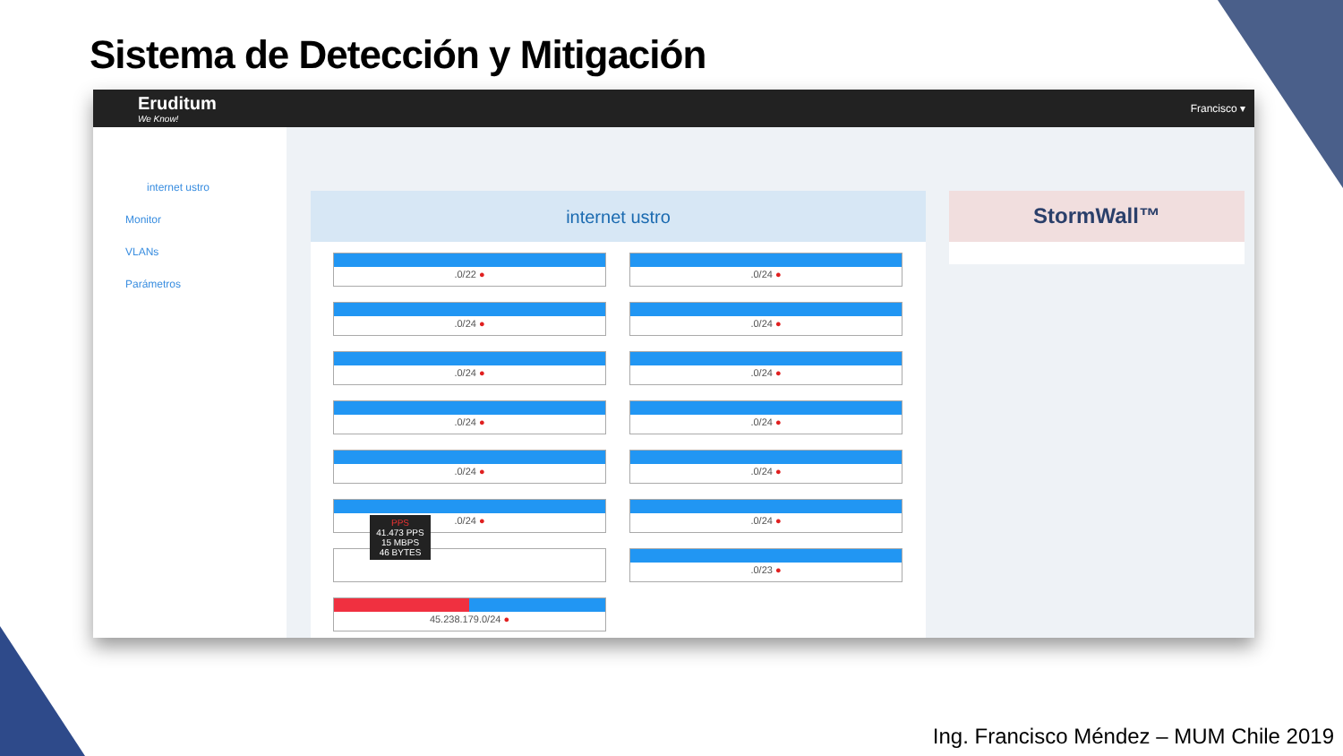Sistema de Detección y Mitigación
Eruditum
We Know!
Francisco ▾
internet ustro
Monitor
VLANs
Parámetros
internet ustro
.0/22 ●
.0/24 ●
.0/24 ●
.0/24 ●
.0/24 ●
.0/24 ●
.0/24 ●
.0/24 ●
.0/24 ●
.0/24 ●
.0/24 ●
.0/24 ●
PPS
41.473 PPS
15 MBPS
46 BYTES
.0/23 ●
45.238.179.0/24 ●
StormWall™
Ing. Francisco Méndez – MUM Chile 2019